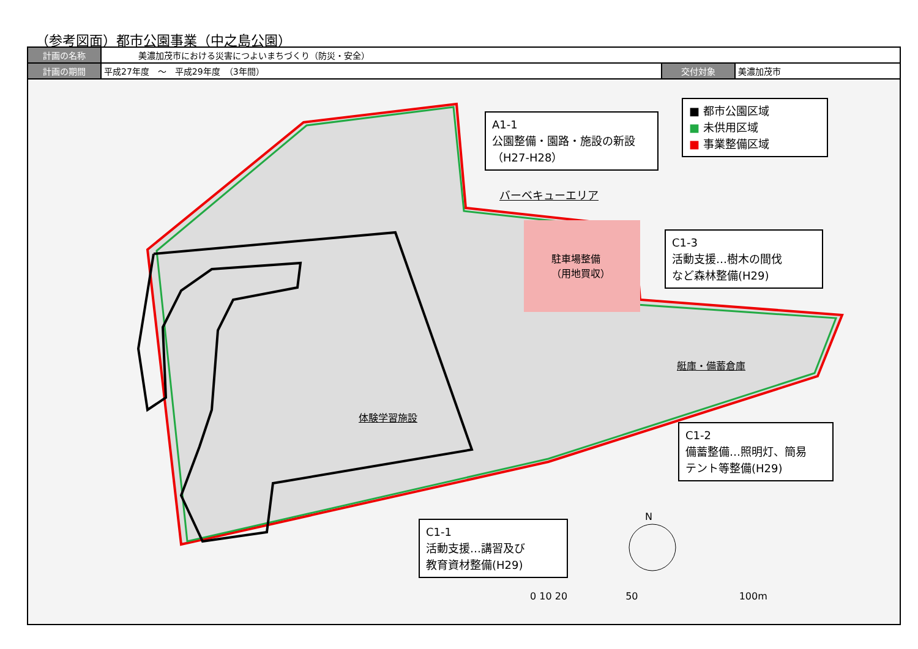（参考図面）都市公園事業（中之島公園）
| 計画の名称 | 美濃加茂市における災害につよいまちづくり（防災・安全） | | |
| 計画の期間 | 平成27年度 ～ 平成29年度 （3年間） | 交付対象 | 美濃加茂市 |
■ 都市公園区域
■ 未供用区域
■ 事業整備区域
A1-1
公園整備・園路・施設の新設
（H27-H28）
バーベキューエリア
駐車場整備
（用地買収）
C1-3
活動支援…樹木の間伐
など森林整備(H29)
艇庫・備蓄倉庫
体験学習施設
C1-2
備蓄整備…照明灯、簡易
テント等整備(H29)
C1-1
活動支援…講習及び
教育資材整備(H29)
N
0 10 20 50 100m